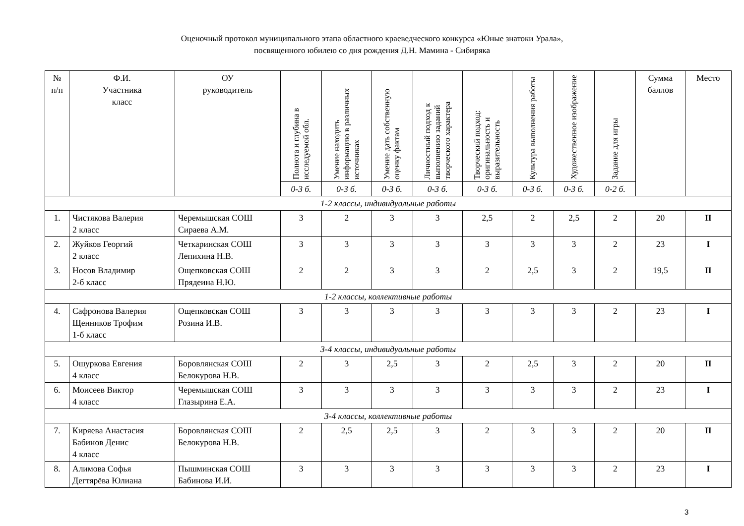Оценочный протокол муниципального этапа областного краеведческого конкурса «Юные знатоки Урала»,
посвященного юбилею со дня рождения Д.Н. Мамина - Сибиряка
| № п/п | Ф.И. Участника класс | ОУ руководитель | Полнота и глубина в исследуемой обл. | Умение находить информацию в различных источниках | Умение дать собственную оценку фактам | Личностный подход к выполнению заданий творческого характера | Творческий подход: оригинальность и выразительность | Культура выполнения работы | Художественное изображение | Задание для игры | Сумма баллов | Место |
| --- | --- | --- | --- | --- | --- | --- | --- | --- | --- | --- | --- | --- |
| | | | 0-3 б. | 0-3 б. | 0-3 б. | 0-3 б. | 0-3 б. | 0-3 б. | 0-3 б. | 0-2 б. | | |
| 1-2 классы, индивидуальные работы | | | | | | | | | | | | |
| 1. | Чистякова Валерия 2 класс | Черемышская СОШ Сираева А.М. | 3 | 2 | 3 | 3 | 2,5 | 2 | 2,5 | 2 | 20 | II |
| 2. | Жуйков Георгий 2 класс | Четкаринская СОШ Лепихина Н.В. | 3 | 3 | 3 | 3 | 3 | 3 | 3 | 2 | 23 | I |
| 3. | Носов Владимир 2-б класс | Ощепковская СОШ Прядеина Н.Ю. | 2 | 2 | 3 | 3 | 2 | 2,5 | 3 | 2 | 19,5 | II |
| 1-2 классы, коллективные работы | | | | | | | | | | | | |
| 4. | Сафронова Валерия Щенников Трофим 1-б класс | Ощепковская СОШ Розина И.В. | 3 | 3 | 3 | 3 | 3 | 3 | 3 | 2 | 23 | I |
| 3-4 классы, индивидуальные работы | | | | | | | | | | | | |
| 5. | Ошуркова Евгения 4 класс | Боровлянская СОШ Белокурова Н.В. | 2 | 3 | 2,5 | 3 | 2 | 2,5 | 3 | 2 | 20 | II |
| 6. | Моисеев Виктор 4 класс | Черемышская СОШ Глазырина Е.А. | 3 | 3 | 3 | 3 | 3 | 3 | 3 | 2 | 23 | I |
| 3-4 классы, коллективные работы | | | | | | | | | | | | |
| 7. | Киряева Анастасия Бабинов Денис 4 класс | Боровлянская СОШ Белокурова Н.В. | 2 | 2,5 | 2,5 | 3 | 2 | 3 | 3 | 2 | 20 | II |
| 8. | Алимова Софья Дегтярёва Юлиана | Пышминская СОШ Бабинова И.И. | 3 | 3 | 3 | 3 | 3 | 3 | 3 | 2 | 23 | I |
3